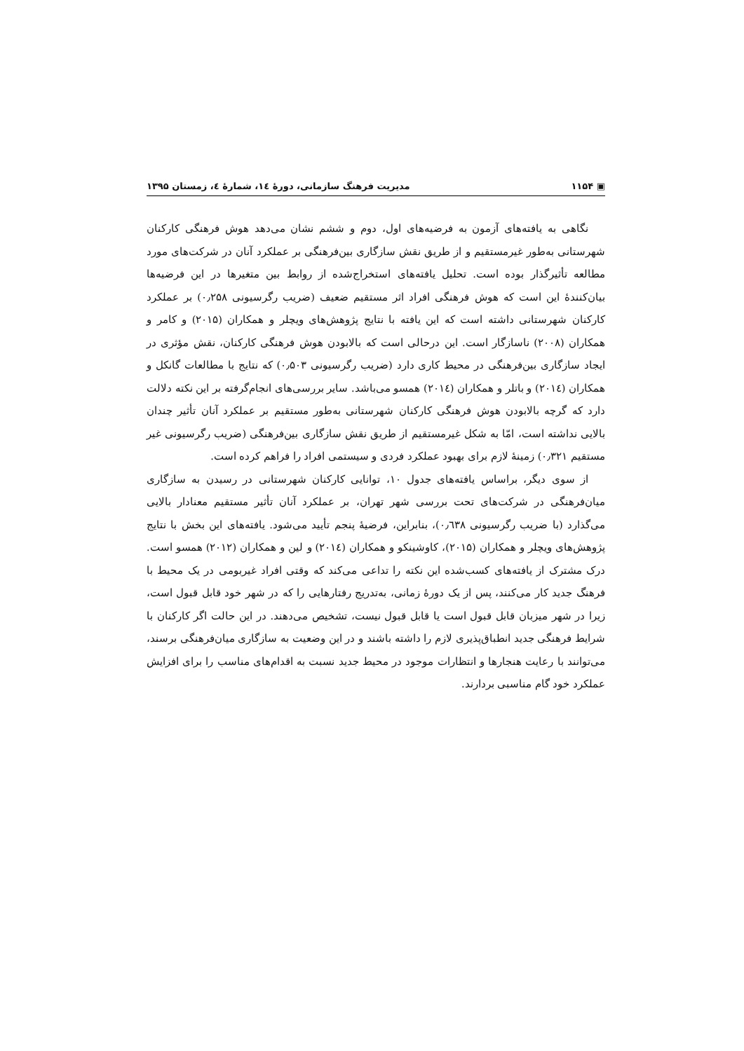▣ ۱۱۵۴ مدیریت فرهنگ سازمانی، دورهٔ ۱٤، شمارهٔ ٤، زمستان ۱۳۹۵
نگاهی به یافته‌های آزمون به فرضیه‌های اول، دوم و ششم نشان می‌دهد هوش فرهنگی کارکنان شهرستانی به‌طور غیرمستقیم و از طریق نقش سازگاری بین‌فرهنگی بر عملکرد آنان در شرکت‌های مورد مطالعه تأثیرگذار بوده است. تحلیل یافته‌های استخراج‌شده از روابط بین متغیرها در این فرضیه‌ها بیان‌کنندهٔ این است که هوش فرهنگی افراد اثر مستقیم ضعیف (ضریب رگرسیونی ۰٫۲۵۸) بر عملکرد کارکنان شهرستانی داشته است که این یافته با نتایج پژوهش‌های ویچلر و همکاران (۲۰۱۵) و کامر و همکاران (۲۰۰۸) ناسازگار است. این درحالی است که بالابودن هوش فرهنگی کارکنان، نقش مؤثری در ایجاد سازگاری بین‌فرهنگی در محیط کاری دارد (ضریب رگرسیونی ۰٫۵۰۳) که نتایج با مطالعات گانکل و همکاران (۲۰۱٤) و باتلر و همکاران (۲۰۱٤) همسو می‌باشد. سایر بررسی‌های انجام‌گرفته بر این نکته دلالت دارد که گرچه بالابودن هوش فرهنگی کارکنان شهرستانی به‌طور مستقیم بر عملکرد آنان تأثیر چندان بالایی نداشته است، امّا به شکل غیرمستقیم از طریق نقش سازگاری بین‌فرهنگی (ضریب رگرسیونی غیر مستقیم ۰٫۳۲۱) زمینهٔ لازم برای بهبود عملکرد فردی و سیستمی افراد را فراهم کرده است.
از سوی دیگر، براساس یافته‌های جدول ۱۰، توانایی کارکنان شهرستانی در رسیدن به سازگاری میان‌فرهنگی در شرکت‌های تحت بررسی شهر تهران، بر عملکرد آنان تأثیر مستقیم معنادار بالایی می‌گذارد (با ضریب رگرسیونی ۰٫٦۳۸)، بنابراین، فرضیهٔ پنجم تأیید می‌شود. یافته‌های این بخش با نتایج پژوهش‌های ویچلر و همکاران (۲۰۱۵)، کاوشینکو و همکاران (۲۰۱٤) و لین و همکاران (۲۰۱۲) همسو است. درک مشترک از یافته‌های کسب‌شده این نکته را تداعی می‌کند که وقتی افراد غیربومی در یک محیط با فرهنگ جدید کار می‌کنند، پس از یک دورهٔ زمانی، به‌تدریج رفتارهایی را که در شهر خود قابل قبول است، زیرا در شهر میزبان قابل قبول است یا قابل قبول نیست، تشخیص می‌دهند. در این حالت اگر کارکنان با شرایط فرهنگی جدید انطباق‌پذیری لازم را داشته باشند و در این وضعیت به سازگاری میان‌فرهنگی برسند، می‌توانند با رعایت هنجارها و انتظارات موجود در محیط جدید نسبت به اقدام‌های مناسب را برای افزایش عملکرد خود گام مناسبی بردارند.